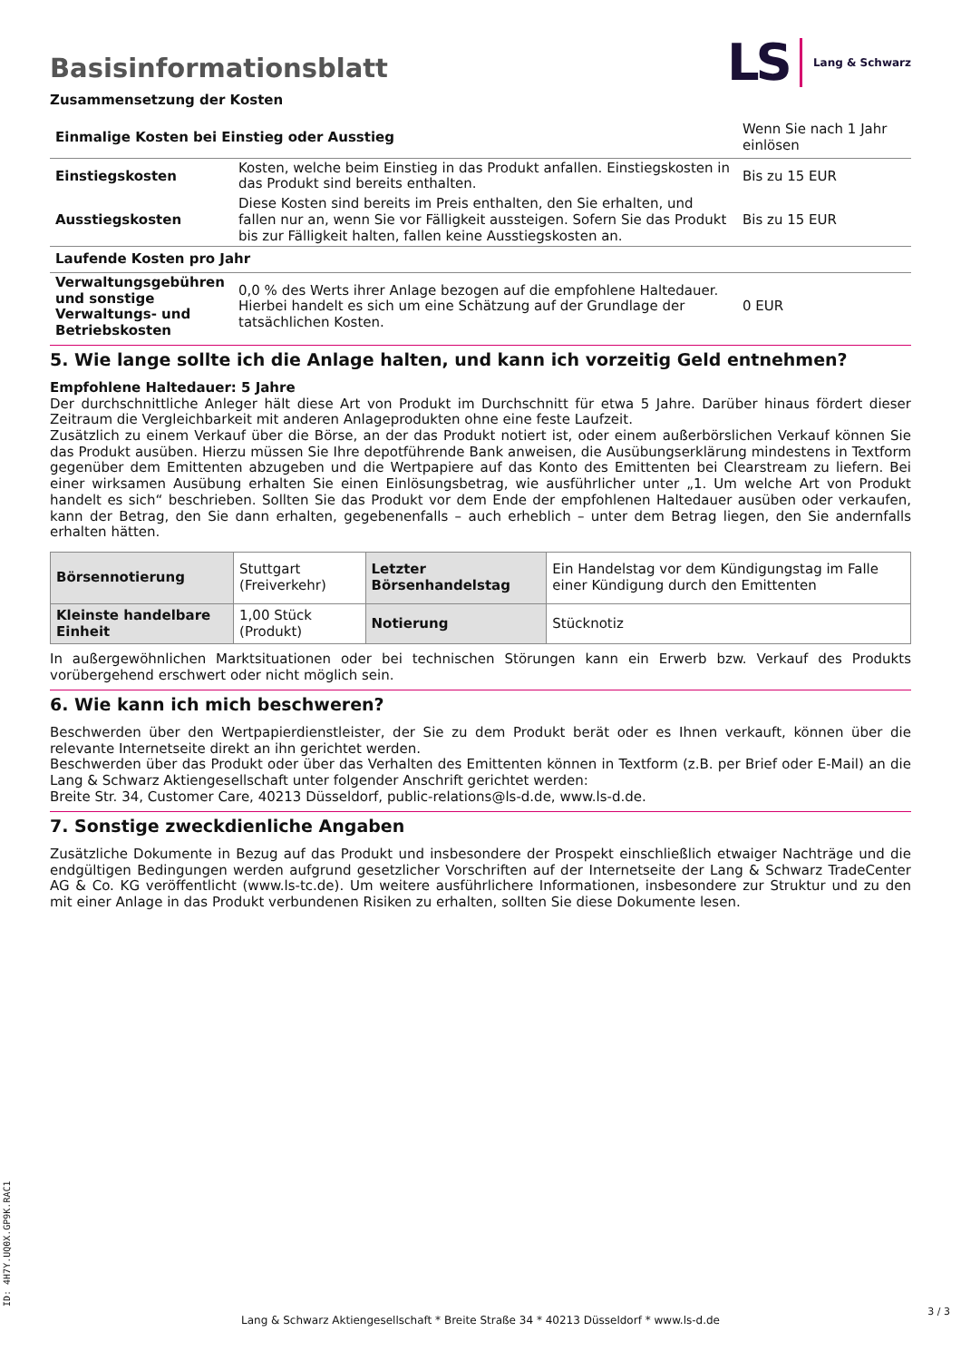Basisinformationsblatt
LS Lang & Schwarz
Zusammensetzung der Kosten
| Einmalige Kosten bei Einstieg oder Ausstieg | | Wenn Sie nach 1 Jahr einlösen |
| Einstiegskosten | Kosten, welche beim Einstieg in das Produkt anfallen. Einstiegskosten in das Produkt sind bereits enthalten. | Bis zu 15 EUR |
| Ausstiegskosten | Diese Kosten sind bereits im Preis enthalten, den Sie erhalten, und fallen nur an, wenn Sie vor Fälligkeit aussteigen. Sofern Sie das Produkt bis zur Fälligkeit halten, fallen keine Ausstiegskosten an. | Bis zu 15 EUR |
| Laufende Kosten pro Jahr | | |
| Verwaltungsgebühren und sonstige Verwaltungs- und Betriebskosten | 0,0 % des Werts ihrer Anlage bezogen auf die empfohlene Haltedauer. Hierbei handelt es sich um eine Schätzung auf der Grundlage der tatsächlichen Kosten. | 0 EUR |
5. Wie lange sollte ich die Anlage halten, und kann ich vorzeitig Geld entnehmen?
Empfohlene Haltedauer: 5 Jahre
Der durchschnittliche Anleger hält diese Art von Produkt im Durchschnitt für etwa 5 Jahre. Darüber hinaus fördert dieser Zeitraum die Vergleichbarkeit mit anderen Anlageprodukten ohne eine feste Laufzeit.
Zusätzlich zu einem Verkauf über die Börse, an der das Produkt notiert ist, oder einem außerbörslichen Verkauf können Sie das Produkt ausüben. Hierzu müssen Sie Ihre depotführende Bank anweisen, die Ausübungserklärung mindestens in Textform gegenüber dem Emittenten abzugeben und die Wertpapiere auf das Konto des Emittenten bei Clearstream zu liefern. Bei einer wirksamen Ausübung erhalten Sie einen Einlösungsbetrag, wie ausführlicher unter „1. Um welche Art von Produkt handelt es sich“ beschrieben. Sollten Sie das Produkt vor dem Ende der empfohlenen Haltedauer ausüben oder verkaufen, kann der Betrag, den Sie dann erhalten, gegebenenfalls – auch erheblich – unter dem Betrag liegen, den Sie andernfalls erhalten hätten.
| Börsennotierung | Stuttgart (Freiverkehr) | Letzter Börsenhandelstag | Ein Handelstag vor dem Kündigungstag im Falle einer Kündigung durch den Emittenten |
| Kleinste handelbare Einheit | 1,00 Stück (Produkt) | Notierung | Stücknotiz |
In außergewöhnlichen Marktsituationen oder bei technischen Störungen kann ein Erwerb bzw. Verkauf des Produkts vorübergehend erschwert oder nicht möglich sein.
6. Wie kann ich mich beschweren?
Beschwerden über den Wertpapierdienstleister, der Sie zu dem Produkt berät oder es Ihnen verkauft, können über die relevante Internetseite direkt an ihn gerichtet werden.
Beschwerden über das Produkt oder über das Verhalten des Emittenten können in Textform (z.B. per Brief oder E-Mail) an die Lang & Schwarz Aktiengesellschaft unter folgender Anschrift gerichtet werden:
Breite Str. 34, Customer Care, 40213 Düsseldorf, public-relations@ls-d.de, www.ls-d.de.
7. Sonstige zweckdienliche Angaben
Zusätzliche Dokumente in Bezug auf das Produkt und insbesondere der Prospekt einschließlich etwaiger Nachträge und die endgültigen Bedingungen werden aufgrund gesetzlicher Vorschriften auf der Internetseite der Lang & Schwarz TradeCenter AG & Co. KG veröffentlicht (www.ls-tc.de). Um weitere ausführlichere Informationen, insbesondere zur Struktur und zu den mit einer Anlage in das Produkt verbundenen Risiken zu erhalten, sollten Sie diese Dokumente lesen.
ID: 4H7Y.UQ0X.GP9K.RAC1
Lang & Schwarz Aktiengesellschaft * Breite Straße 34 * 40213 Düsseldorf * www.ls-d.de
3 / 3